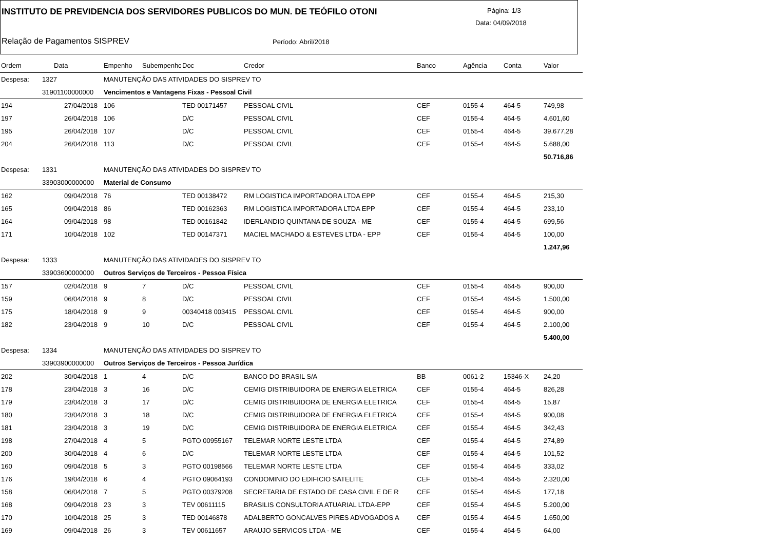INSTITUTO DE PREVIDENCIA DOS SERVIDORES PUBLICOS DO MUN. DE TEÓFILO OTONI
Página: 1/3
Data: 04/09/2018
Relação de Pagamentos SISPREV Período: Abril/2018
| Ordem | Data | Empenho | Subempenho | Doc | Credor | Banco | Agência | Conta | Valor |
| --- | --- | --- | --- | --- | --- | --- | --- | --- | --- |
| Despesa: | 1327 | MANUTENÇÃO DAS ATIVIDADES DO SISPREV TO | | | | | | | |
| | 31901100000000 | Vencimentos e Vantagens Fixas - Pessoal Civil | | | | | | | |
| 194 | 27/04/2018 | 106 | | TED 00171457 | PESSOAL CIVIL | CEF | 0155-4 | 464-5 | 749,98 |
| 197 | 26/04/2018 | 106 | | D/C | PESSOAL CIVIL | CEF | 0155-4 | 464-5 | 4.601,60 |
| 195 | 26/04/2018 | 107 | | D/C | PESSOAL CIVIL | CEF | 0155-4 | 464-5 | 39.677,28 |
| 204 | 26/04/2018 | 113 | | D/C | PESSOAL CIVIL | CEF | 0155-4 | 464-5 | 5.688,00 |
| | | | | | | | | | 50.716,86 |
| Despesa: | 1331 | MANUTENÇÃO DAS ATIVIDADES DO SISPREV TO | | | | | | | |
| | 33903000000000 | Material de Consumo | | | | | | | |
| 162 | 09/04/2018 | 76 | | TED 00138472 | RM LOGISTICA IMPORTADORA LTDA EPP | CEF | 0155-4 | 464-5 | 215,30 |
| 165 | 09/04/2018 | 86 | | TED 00162363 | RM LOGISTICA IMPORTADORA LTDA EPP | CEF | 0155-4 | 464-5 | 233,10 |
| 164 | 09/04/2018 | 98 | | TED 00161842 | IDERLANDIO QUINTANA DE SOUZA - ME | CEF | 0155-4 | 464-5 | 699,56 |
| 171 | 10/04/2018 | 102 | | TED 00147371 | MACIEL MACHADO & ESTEVES LTDA - EPP | CEF | 0155-4 | 464-5 | 100,00 |
| | | | | | | | | | 1.247,96 |
| Despesa: | 1333 | MANUTENÇÃO DAS ATIVIDADES DO SISPREV TO | | | | | | | |
| | 33903600000000 | Outros Serviços de Terceiros - Pessoa Física | | | | | | | |
| 157 | 02/04/2018 | 9 | 7 | D/C | PESSOAL CIVIL | CEF | 0155-4 | 464-5 | 900,00 |
| 159 | 06/04/2018 | 9 | 8 | D/C | PESSOAL CIVIL | CEF | 0155-4 | 464-5 | 1.500,00 |
| 175 | 18/04/2018 | 9 | 9 | 00340418 003415 | PESSOAL CIVIL | CEF | 0155-4 | 464-5 | 900,00 |
| 182 | 23/04/2018 | 9 | 10 | D/C | PESSOAL CIVIL | CEF | 0155-4 | 464-5 | 2.100,00 |
| | | | | | | | | | 5.400,00 |
| Despesa: | 1334 | MANUTENÇÃO DAS ATIVIDADES DO SISPREV TO | | | | | | | |
| | 33903900000000 | Outros Serviços de Terceiros - Pessoa Jurídica | | | | | | | |
| 202 | 30/04/2018 | 1 | 4 | D/C | BANCO DO BRASIL S/A | BB | 0061-2 | 15346-X | 24,20 |
| 178 | 23/04/2018 | 3 | 16 | D/C | CEMIG DISTRIBUIDORA DE ENERGIA ELETRICA | CEF | 0155-4 | 464-5 | 826,28 |
| 179 | 23/04/2018 | 3 | 17 | D/C | CEMIG DISTRIBUIDORA DE ENERGIA ELETRICA | CEF | 0155-4 | 464-5 | 15,87 |
| 180 | 23/04/2018 | 3 | 18 | D/C | CEMIG DISTRIBUIDORA DE ENERGIA ELETRICA | CEF | 0155-4 | 464-5 | 900,08 |
| 181 | 23/04/2018 | 3 | 19 | D/C | CEMIG DISTRIBUIDORA DE ENERGIA ELETRICA | CEF | 0155-4 | 464-5 | 342,43 |
| 198 | 27/04/2018 | 4 | 5 | PGTO 00955167 | TELEMAR NORTE LESTE LTDA | CEF | 0155-4 | 464-5 | 274,89 |
| 200 | 30/04/2018 | 4 | 6 | D/C | TELEMAR NORTE LESTE LTDA | CEF | 0155-4 | 464-5 | 101,52 |
| 160 | 09/04/2018 | 5 | 3 | PGTO 00198566 | TELEMAR NORTE LESTE LTDA | CEF | 0155-4 | 464-5 | 333,02 |
| 176 | 19/04/2018 | 6 | 4 | PGTO 09064193 | CONDOMINIO DO EDIFICIO SATELITE | CEF | 0155-4 | 464-5 | 2.320,00 |
| 158 | 06/04/2018 | 7 | 5 | PGTO 00379208 | SECRETARIA DE ESTADO DE CASA CIVIL E DE R | CEF | 0155-4 | 464-5 | 177,18 |
| 168 | 09/04/2018 | 23 | 3 | TEV 00611115 | BRASILIS CONSULTORIA ATUARIAL LTDA-EPP | CEF | 0155-4 | 464-5 | 5.200,00 |
| 170 | 10/04/2018 | 25 | 3 | TED 00146878 | ADALBERTO GONCALVES PIRES ADVOGADOS A | CEF | 0155-4 | 464-5 | 1.650,00 |
| 169 | 09/04/2018 | 26 | 3 | TEV 00611657 | ARAUJO SERVICOS LTDA - ME | CEF | 0155-4 | 464-5 | 64,00 |